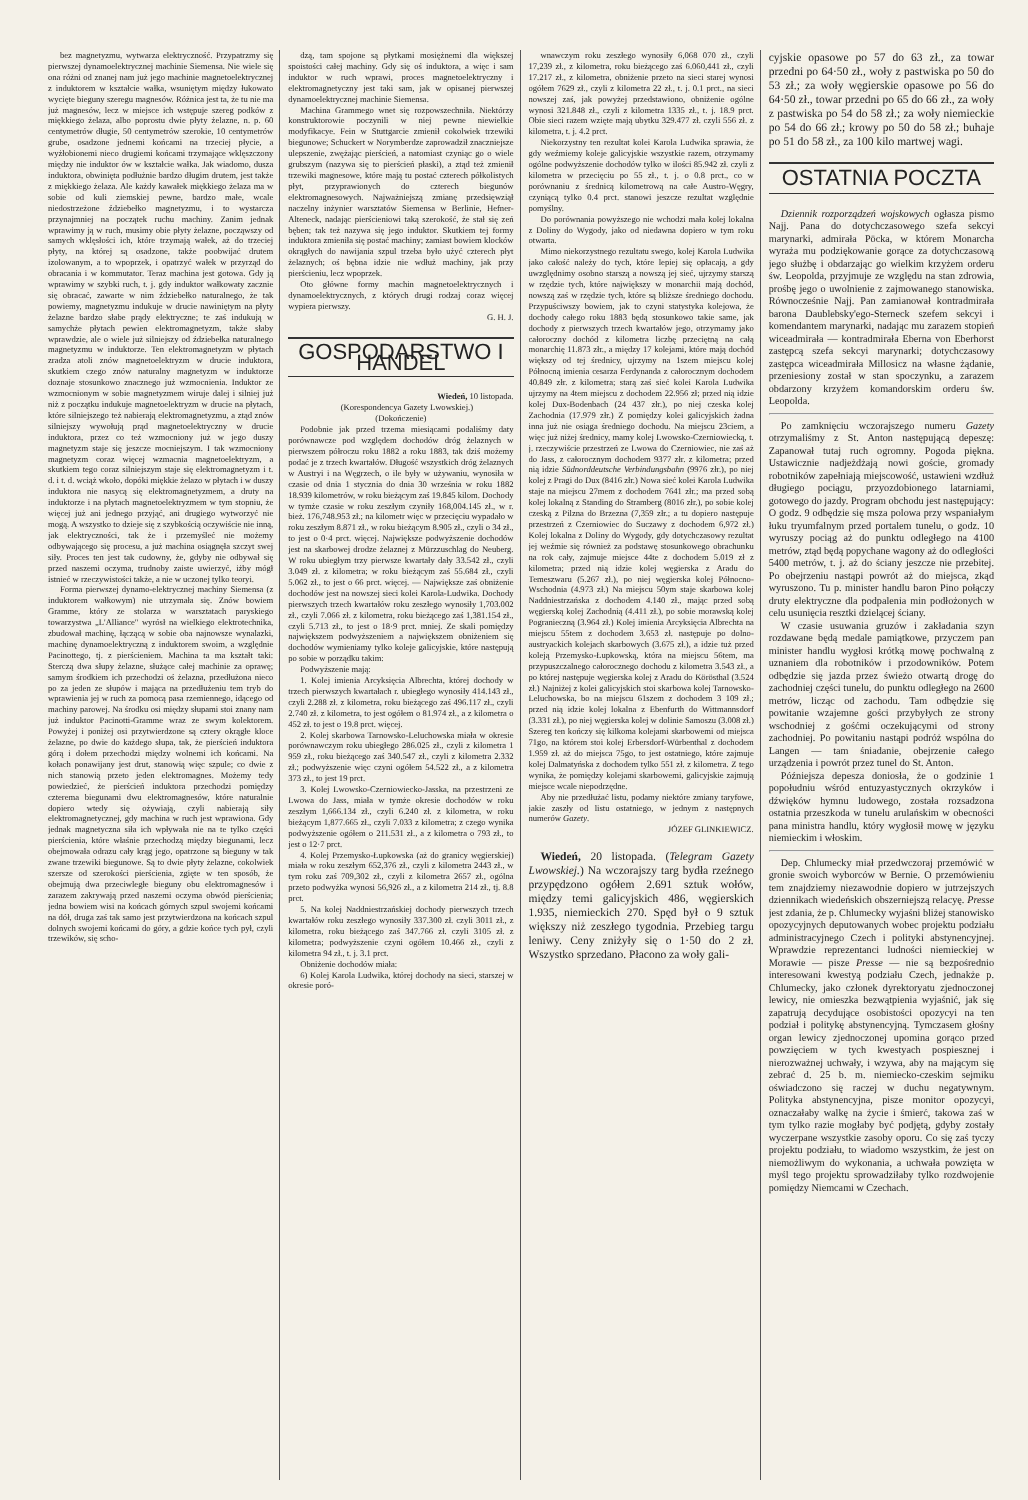bez magnetyzmu, wytwarza elektryczność. Przypatrzmy się pierwszej dynamoelektrycznej machinie Siemensa. Nie wiele się ona różni od znanej nam już jego machinie magnetoelektrycznej z induktorem w kształcie wałka, wsuniętym między łukowato wycięte bieguny szeregu magnesów. Różnica jest ta, że tu nie ma już magnesów, lecz w miejsce ich wstępuje szereg podków z miękkiego żelaza, albo poprostu dwie płyty żelazne, n. p. 60 centymetrów długie, 50 centymetrów szerokie, 10 centymetrów grube, osadzone jednemi końcami na trzeciej płycie, a wyżłobionemi nieco drugiemi końcami trzymające wklęszczony między nie induktor ów w kształcie wałka. Jak wiadomo, dusza induktora, obwinięta podłużnie bardzo długim drutem, jest także z miękkiego żelaza. Ale każdy kawałek miękkiego żelaza ma w sobie od kuli ziemskiej pewne, bardzo małe, wcale niedostrzeżone ździebełko magnetyzmu, i to wystarcza przynajmniej na początek ruchu machiny. Zanim jednak wprawimy ją w ruch, musimy obie płyty żelazne, począwszy od samych wklęsłości ich, które trzymają wałek, aż do trzeciej płyty, na której są osadzone, także poobwijać drutem izolowanym, a to wpoprzek, i opatrzyć wałek w przyrząd do obracania i w kommutator. Teraz machina jest gotowa. Gdy ją wprawimy w szybki ruch, t. j. gdy induktor wałkowaty zacznie się obracać, zawarte w nim ździebełko naturalnego, że tak powiemy, magnetyzmu indukuje w drucie nawiniętym na płyty żelazne bardzo słabe prądy elektryczne; te zaś indukują w samychże płytach pewien elektromagnetyzm, także słaby wprawdzie, ale o wiele już silniejszy od ździebełka naturalnego magnetyzmu w induktorze. Ten elektromagnetyzm w płytach zradza atoli znów magnetoelektryzm w drucie induktora, skutkiem czego znów naturalny magnetyzm w induktorze doznaje stosunkowo znacznego już wzmocnienia. Induktor ze wzmocnionym w sobie magnetyzmem wiruje dalej i silniej już niż z początku indukuje magnetoelektryzm w drucie na płytach, które silniejszego też nabierają elektromagnetyzmu, a ztąd znów silniejszy wywołują prąd magnetoelektryczny w drucie induktora, przez co też wzmocniony już w jego duszy magnetyzm staje się jeszcze mocniejszym. I tak wzmocniony magnetyzm coraz więcej wzmacnia magnetoelektryzm, a skutkiem tego coraz silniejszym staje się elektromagnetyzm i t. d. i t. d. wciąż wkoło, dopóki miękkie żelazo w płytach i w duszy induktora nie nasycą się elektromagnetyzmem, a druty na induktorze i na płytach magnetoelektryzmem w tym stopniu, że więcej już ani jednego przyjąć, ani drugiego wytworzyć nie mogą. A wszystko to dzieje się z szybkością oczywiście nie inną, jak elektryczności, tak że i przemyśleć nie możemy odbywającego się procesu, a już machina osiągnęła szczyt swej siły. Proces ten jest tak cudowny, że, gdyby nie odbywał się przed naszemi oczyma, trudnoby zaiste uwierzyć, iżby mógł istnieć w rzeczywistości także, a nie w uczonej tylko teoryi.
Forma pierwszej dynamo-elektrycznej machiny Siemensa (z induktorem wałkowym) nie utrzymała się. Znów bowiem Gramme, który ze stolarza w warsztatach paryskiego towarzystwa „L'Alliance" wyrósł na wielkiego elektrotechnika, zbudował machinę, łączącą w sobie oba najnowsze wynalazki, machinę dynamoelektryczną z induktorem swoim, a względnie Pacinottego, tj. z pierścieniem. Machina ta ma kształt taki: Sterczą dwa słupy żelazne, służące całej machinie za oprawę; samym środkiem ich przechodzi oś żelazna, przedłużona nieco po za jeden ze słupów i mająca na przedłużeniu tem tryb do wprawienia jej w ruch za pomocą pasa rzemiennego, idącego od machiny parowej. Na środku osi między słupami stoi znany nam już induktor Pacinotti-Gramme wraz ze swym kolektorem. Powyżej i poniżej osi przytwierdzone są cztery okrągłe kloce żelazne, po dwie do każdego słupa, tak, że pierścień induktora górą i dołem przechodzi między wolnemi ich końcami. Na kołach ponawijany jest drut, stanowią więc szpule; co dwie z nich stanowią przeto jeden elektromagnes. Możemy tedy powiedzieć, że pierścień induktora przechodzi pomiędzy czterema biegunami dwu elektromagnesów, które naturalnie dopiero wtedy się ożywiają, czyli nabierają siły elektromagnetycznej, gdy machina w ruch jest wprawiona. Gdy jednak magnetyczna siła ich wpływała nie na te tylko części pierścienia, które właśnie przechodzą między biegunami, lecz obejmowała odrazu cały krąg jego, opatrzone są bieguny w tak zwane trzewiki biegunowe. Są to dwie płyty żelazne, cokolwiek szersze od szerokości pierścienia, zgięte w ten sposób, że obejmują dwa przeciwległe bieguny obu elektromagnesów i zarazem zakrywają przed naszemi oczyma obwód pierścienia; jedna bowiem wisi na końcach górnych szpul swojemi końcami na dół, druga zaś tak samo jest przytwierdzona na końcach szpul dolnych swojemi końcami do góry, a gdzie końce tych pył, czyli trzewików, się scho-
dzą, tam spojone są płytkami mosiężnemi dla większej spoistości całej machiny. Gdy się oś induktora, a więc i sam induktor w ruch wprawi, proces magnetoelektryczny i elektromagnetyczny jest taki sam, jak w opisanej pierwszej dynamoelektrycznej machinie Siemensa.
Machina Grammego wnet się rozpowszechniła. Niektórzy konstruktorowie poczynili w niej pewne niewielkie modyfikacye. Fein w Stuttgarcie zmienił cokolwiek trzewiki biegunowe; Schuckert w Norymberdze zaprowadził znaczniejsze ulepszenie, zwężając pierścień, a natomiast czyniąc go o wiele grubszym (nazywa się to pierścień płaski), a ztąd też zmienił trzewiki magnesowe, które mają tu postać czterech półkolistych płyt, przyprawionych do czterech biegunów elektromagnesowych. Najważniejszą zmianę przedsięwziął naczelny inżynier warsztatów Siemensa w Berlinie, Hefner-Alteneck, nadając pierścieniowi taką szerokość, że stał się zeń bęben; tak też nazywa się jego induktor. Skutkiem tej formy induktora zmieniła się postać machiny; zamiast bowiem klocków okrągłych do nawijania szpul trzeba było użyć czterech płyt żelaznych; oś bębna idzie nie wdłuż machiny, jak przy pierścieniu, lecz wpoprzek.
Oto główne formy machin magnetoelektrycznych i dynamoelektrycznych, z których drugi rodzaj coraz więcej wypiera pierwszy.
G. H. J.
GOSPODARSTWO I HANDEL
Wiedeń, 10 listopada.
(Korespondencya Gazety Lwowskiej.)
(Dokończenie)
Podobnie jak przed trzema miesiącami podaliśmy daty porównawcze pod względem dochodów dróg żelaznych w pierwszem półroczu roku 1882 a roku 1883, tak dziś możemy podać je z trzech kwartałów. Długość wszystkich dróg żelaznych w Austryi i na Węgrzech, o ile były w używaniu, wynosiła w czasie od dnia 1 stycznia do dnia 30 września w roku 1882 18.939 kilometrów, w roku bieżącym zaś 19.845 kilom. Dochody w tymże czasie w roku zeszłym czyniły 168,004.145 zł., w r. bież. 176,748.953 zł.; na kilometr więc w przecięciu wypadało w roku zeszłym 8.871 zł., w roku bieżącym 8.905 zł., czyli o 34 zł., to jest o 0·4 prct. więcej. Największe podwyższenie dochodów jest na skarbowej drodze żelaznej z Mürzzuschlag do Neuberg. W roku ubiegłym trzy pierwsze kwartały dały 33.542 zł., czyli 3.049 zł. z kilometra; w roku bieżącym zaś 55.684 zł., czyli 5.062 zł., to jest o 66 prct. więcej. — Największe zaś obniżenie dochodów jest na nowszej sieci kolei Karola-Ludwika. Dochody pierwszych trzech kwartałów roku zeszłego wynosiły 1,703.002 zł., czyli 7.066 zł. z kilometra, roku bieżącego zaś 1,381.154 zł., czyli 5.713 zł., to jest o 18·9 prct. mniej. Ze skali pomiędzy największem podwyższeniem a największem obniżeniem się dochodów wymieniamy tylko koleje galicyjskie, które następują po sobie w porządku takim:
Podwyższenie mają:
1. Kolej imienia Arcyksięcia Albrechta, której dochody w trzech pierwszych kwartałach r. ubiegłego wynosiły 414.143 zł., czyli 2.288 zł. z kilometra, roku bieżącego zaś 496.117 zł., czyli 2.740 zł. z kilometra, to jest ogółem o 81.974 zł., a z kilometra o 452 zł. to jest o 19.8 prct. więcej.
2. Kolej skarbowa Tarnowsko-Leluchowska miała w okresie porównawczym roku ubiegłego 286.025 zł., czyli z kilometra 1 959 zł., roku bieżącego zaś 340.547 zł., czyli z kilometra 2.332 zł.; podwyższenie więc czyni ogółem 54.522 zł., a z kilometra 373 zł., to jest 19 prct.
3. Kolej Lwowsko-Czerniowiecko-Jasska, na przestrzeni ze Lwowa do Jass, miała w tymże okresie dochodów w roku zeszłym 1,666.134 zł., czyli 6.240 zł. z kilometra, w roku bieżącym 1,877.665 zł., czyli 7.033 z kilometra; z czego wynika podwyższenie ogółem o 211.531 zł., a z kilometra o 793 zł., to jest o 12·7 prct.
4. Kolej Przemysko-Łupkowska (aż do granicy węgierskiej) miała w roku zeszłym 652,376 zł., czyli z kilometra 2443 zł., w tym roku zaś 709,302 zł., czyli z kilometra 2657 zł., ogólna przeto podwyżka wynosi 56,926 zł., a z kilometra 214 zł., tj. 8.8 prct.
5. Na kolej Naddniestrzańskiej dochody pierwszych trzech kwartałów roku zeszłego wynosiły 337.300 zł. czyli 3011 zł., z kilometra, roku bieżącego zaś 347.766 zł. czyli 3105 zł. z kilometra; podwyższenie czyni ogółem 10.466 zł., czyli z kilometra 94 zł., t. j. 3.1 prct.
Obniżenie dochodów miała:
6) Kolej Karola Ludwika, której dochody na sieci, starszej w okresie poró-
wnawczym roku zeszłego wynosiły 6,068 070 zł., czyli 17,239 zł., z kilometra, roku bieżącego zaś 6.060,441 zł., czyli 17.217 zł., z kilometra, obniżenie przeto na sieci starej wynosi ogółem 7629 zł., czyli z kilometra 22 zł., t. j. 0.1 prct., na sieci nowszej zaś, jak powyżej przedstawiono, obniżenie ogólne wynosi 321.848 zł., czyli z kilometra 1335 zł., t. j. 18.9 prct. Obie sieci razem wzięte mają ubytku 329.477 zł. czyli 556 zł. z kilometra, t. j. 4.2 prct.
Niekorzystny ten rezultat kolei Karola Ludwika sprawia, że gdy weźmiemy koleje galicyjskie wszystkie razem, otrzymamy ogólne podwyższenie dochodów tylko w ilości 85.942 zł. czyli z kilometra w przecięciu po 55 zł., t. j. o 0.8 prct., co w porównaniu z średnicą kilometrową na całe Austro-Węgry, czyniącą tylko 0.4 prct. stanowi jeszcze rezultat względnie pomyślny.
Do porównania powyższego nie wchodzi mała kolej lokalna z Doliny do Wygody, jako od niedawna dopiero w tym roku otwarta.
Mimo niekorzystnego rezultatu swego, kolej Karola Ludwika jako całość należy do tych, które lepiej się opłacają, a gdy uwzględnimy osobno starszą a nowszą jej sieć, ujrzymy starszą w rzędzie tych, które największy w monarchii mają dochód, nowszą zaś w rzędzie tych, które są bliższe średniego dochodu. Przypuściwszy bowiem, jak to czyni statystyka kolejowa, że dochody całego roku 1883 będą stosunkowo takie same, jak dochody z pierwszych trzech kwartałów jego, otrzymamy jako całoroczny dochód z kilometra liczbę przeciętną na całą monarchię 11.873 złr., a między 17 kolejami, które mają dochód większy od tej średnicy, ujrzymy na 1szem miejscu kolej Północną imienia cesarza Ferdynanda z całorocznym dochodem 40.849 złr. z kilometra; starą zaś sieć kolei Karola Ludwika ujrzymy na 4tem miejscu z dochodem 22.956 zł; przed nią idzie kolej Dux-Bodenbach (24 437 złr.), po niej czeska kolej Zachodnia (17.979 złr.) Z pomiędzy kolei galicyjskich żadna inna już nie osiąga średniego dochodu. Na miejscu 23ciem, a więc już niżej średnicy, mamy kolej Lwowsko-Czerniowiecką, t. j. rzeczywiście przestrzeń ze Lwowa do Czerniowiec, nie zaś aż do Jass, z całorocznym dochodem 9377 złr. z kilometra; przed nią idzie Südnorddeutsche Verbindungsbahn (9976 złr.), po niej kolej z Pragi do Dux (8416 złr.) Nowa sieć kolei Karola Ludwika staje na miejscu 27mem z dochodem 7641 złr.; ma przed sobą kolej lokalną z Standing do Stramberg (8016 złr.), po sobie kolej czeską z Pilzna do Brzezna (7,359 złr.; a tu dopiero następuje przestrzeń z Czerniowiec do Suczawy z dochodem 6,972 zł.) Kolej lokalna z Doliny do Wygody, gdy dotychczasowy rezultat jej weźmie się również za podstawę stosunkowego obrachunku na rok cały, zajmuje miejsce 44te z dochodem 5.019 zł z kilometra; przed nią idzie kolej węgierska z Aradu do Temeszwaru (5.267 zł.), po niej węgierska kolej Północno-Wschodnia (4.973 zł.) Na miejscu 50ym staje skarbowa kolej Naddniestrzańska z dochodem 4.140 zł., mając przed sobą węgierską kolej Zachodnią (4.411 zł.), po sobie morawską kolej Pogranieczną (3.964 zł.) Kolej imienia Arcyksięcia Albrechta na miejscu 55tem z dochodem 3.653 zł. następuje po dolno-austryackich kolejach skarbowych (3.675 zł.), a idzie tuż przed koleją Przemysko-Łupkowską, która na miejscu 56tem, ma przypuszczalnego całorocznego dochodu z kilometra 3.543 zł., a po której następuje węgierska kolej z Aradu do Körösthal (3.524 zł.) Najniżej z kolei galicyjskich stoi skarbowa kolej Tarnowsko-Leluchowska, bo na miejscu 61szem z dochodem 3 109 zł.; przed nią idzie kolej lokalna z Ebenfurth do Wittmannsdorf (3.331 zł.), po niej węgierska kolej w dolinie Samoszu (3.008 zł.) Szereg ten kończy się kilkoma kolejami skarbowemi od miejsca 71go, na którem stoi kolej Erbersdorf-Würbenthal z dochodem 1.959 zł. aż do miejsca 75go, to jest ostatniego, które zajmuje kolej Dalmatyńska z dochodem tylko 551 zł. z kilometra. Z tego wynika, że pomiędzy kolejami skarbowemi, galicyjskie zajmują miejsce wcale niepodrzędne.
Aby nie przedłużać listu, podamy niektóre zmiany taryfowe, jakie zaszły od listu ostatniego, w jednym z następnych numerów Gazety.
JÓZEF GLINKIEWICZ.
Wiedeń, 20 listopada. (Telegram Gazety Lwowskiej.) Na wczorajszy targ bydła rzeźnego przypędzono ogółem 2.691 sztuk wołów, między temi galicyjskich 486, węgierskich 1.935, niemieckich 270. Spęd był o 9 sztuk większy niż zeszłego tygodnia. Przebieg targu leniwy. Ceny zniżyły się o 1·50 do 2 zł. Wszystko sprzedano. Płacono za woły gali-
cyjskie opasowe po 57 do 63 zł., za towar przedni po 64·50 zł., woły z pastwiska po 50 do 53 zł.; za woły węgierskie opasowe po 56 do 64·50 zł., towar przedni po 65 do 66 zł., za woły z pastwiska po 54 do 58 zł.; za woły niemieckie po 54 do 66 zł.; krowy po 50 do 58 zł.; buhaje po 51 do 58 zł., za 100 kilo martwej wagi.
OSTATNIA POCZTA
Dziennik rozporządzeń wojskowych ogłasza pismo Najj. Pana do dotychczasowego szefa sekcyi marynarki, admirała Pöcka, w którem Monarcha wyraża mu podziękowanie gorące za dotychczasową jego służbę i obdarzając go wielkim krzyżem orderu św. Leopolda, przyjmuje ze względu na stan zdrowia, prośbę jego o uwolnienie z zajmowanego stanowiska. Równocześnie Najj. Pan zamianował kontradmirała barona Daublebsky'ego-Sterneck szefem sekcyi i komendantem marynarki, nadając mu zarazem stopień wiceadmirała — kontradmirała Eberna von Eberhorst zastępcą szefa sekcyi marynarki; dotychczasowy zastępca wiceadmirała Millosicz na własne żądanie, przeniesiony został w stan spoczynku, a zarazem obdarzony krzyżem komandorskim orderu św. Leopolda.
Po zamknięciu wczorajszego numeru Gazety otrzymaliśmy z St. Anton następującą depeszę: Zapanował tutaj ruch ogromny. Pogoda piękna. Ustawicznie nadjeżdżają nowi goście, gromady robotników zapełniają miejscowość, ustawieni wzdłuż długiego pociągu, przyozdobionego latarniami, gotowego do jazdy. Program obchodu jest następujący: O godz. 9 odbędzie się msza polowa przy wspaniałym łuku tryumfalnym przed portalem tunelu, o godz. 10 wyruszy pociąg aż do punktu odległego na 4100 metrów, ztąd będą popychane wagony aż do odległości 5400 metrów, t. j. aż do ściany jeszcze nie przebitej. Po obejrzeniu nastąpi powrót aż do miejsca, zkąd wyruszono. Tu p. minister handlu baron Pino połączy druty elektryczne dla podpalenia min podłożonych w celu usunięcia resztki dzielącej ściany.
W czasie usuwania gruzów i zakładania szyn rozdawane będą medale pamiątkowe, przyczem pan minister handlu wygłosi krótką mowę pochwalną z uznaniem dla robotników i przodowników. Potem odbędzie się jazda przez świeżo otwartą drogę do zachodniej części tunelu, do punktu odległego na 2600 metrów, licząc od zachodu. Tam odbędzie się powitanie wzajemne gości przybyłych ze strony wschodniej z gośćmi oczekującymi od strony zachodniej. Po powitaniu nastąpi podróż wspólna do Langen — tam śniadanie, obejrzenie całego urządzenia i powrót przez tunel do St. Anton.
Późniejsza depesza doniosła, że o godzinie 1 popołudniu wśród entuzyastycznych okrzyków i dźwięków hymnu ludowego, została rozsadzona ostatnia przeszkoda w tunelu arulańskim w obecności pana ministra handlu, który wygłosił mowę w języku niemieckim i włoskim.
Dep. Chlumecky miał przedwczoraj przemówić w gronie swoich wyborców w Bernie. O przemówieniu tem znajdziemy niezawodnie dopiero w jutrzejszych dziennikach wiedeńskich obszerniejszą relacyę. Presse jest zdania, że p. Chlumecky wyjaśni bliżej stanowisko opozycyjnych deputowanych wobec projektu podziału administracyjnego Czech i polityki abstynencyjnej. Wprawdzie reprezentanci ludności niemieckiej w Morawie — pisze Presse — nie są bezpośrednio interesowani kwestyą podziału Czech, jednakże p. Chlumecky, jako członek dyrektoryatu zjednoczonej lewicy, nie omieszka bezwątpienia wyjaśnić, jak się zapatrują decydujące osobistości opozycyi na ten podział i politykę abstynencyjną. Tymczasem głośny organ lewicy zjednoczonej upomina gorąco przed powzięciem w tych kwestyach pospiesznej i nierozważnej uchwały, i wzywa, aby na mającym się zebrać d. 25 b. m. niemiecko-czeskim sejmiku oświadczono się raczej w duchu negatywnym. Polityka abstynencyjna, pisze monitor opozycyi, oznaczałaby walkę na życie i śmierć, takowa zaś w tym tylko razie mogłaby być podjętą, gdyby zostały wyczerpane wszystkie zasoby oporu. Co się zaś tyczy projektu podziału, to wiadomo wszystkim, że jest on niemożliwym do wykonania, a uchwała powzięta w myśl tego projektu sprowadziłaby tylko rozdwojenie pomiędzy Niemcami w Czechach.